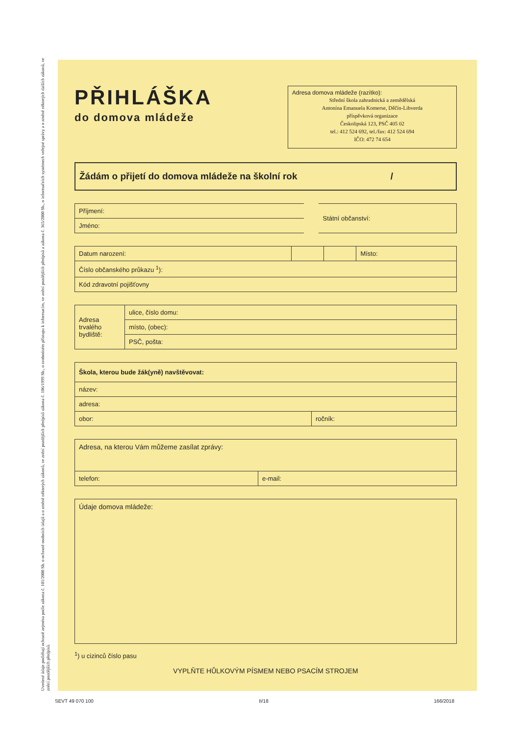Uvedené údaje podléhají ochraně zejména podle zákona č. 101/2000 Sb. o ochraně osobních údajů a o změně některých zákonů, ve znění pozdějších předpisů zákona č. 106/1999 Sb., o svobodném přístupu k informacím, ve znění pozdějších předpisů a zákona č. 365/2000 Sb., o informačních systémech veřejné správy a o změně některých dalších zákonů, ve znění pozdějších předpisů.
PŘIHLÁŠKA
do domova mládeže
Adresa domova mládeže (razítko):
Střední škola zahradnická a zemědělská
Antonína Emanuela Komerse, Děčín-Libverda
příspěvková organizace
Českolipská 123, PSČ 405 02
tel.: 412 524 692, tel./fax: 412 524 694
IČO: 472 74 654
Žádám o přijetí do domova mládeže na školní rok /
| Příjmení: | Státní občanství: |
| Jméno: | |
| Datum narození: | | | Místo: |
| Číslo občanského průkazu <sup>1</sup>): | | | |
| Kód zdravotní pojišťovny | | | |
| Adresa trvalého bydliště: | ulice, číslo domu: |
| | místo, (obec): |
| | PSČ, pošta: |
| Škola, kterou bude žák(yně) navštěvovat: | |
| --- | --- |
| název: | |
| adresa: | |
| obor: | ročník: |
| Adresa, na kterou Vám můžeme zasílat zprávy: | |
| telefon: | e-mail: |
| Údaje domova mládeže: |
<sup>1</sup>) u cizinců číslo pasu
VYPLŇTE HŮLKOVÝM PÍSMEM NEBO PSACÍM STROJEM
SEVT 49 070 100 II/18 166/2018